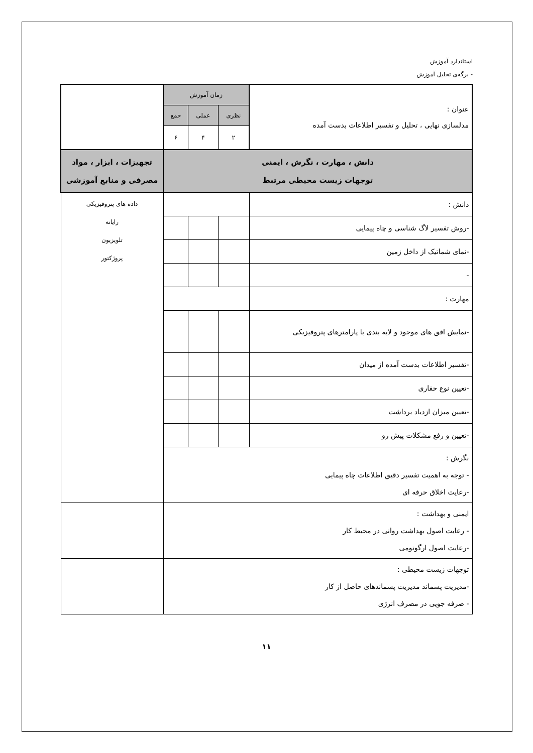استاندارد آموزش
- برگه‌ی تحلیل آموزش
| عنوان : مدلسازی نهایی ، تحلیل و تفسیر اطلاعات بدست آمده | زمان آموزش | | | |
| | نظری | عملی | جمع | |
| | ۲ | ۴ | ۶ | |
| دانش ، مهارت ، نگرش ، ایمنی توجهات زیست محیطی مرتبط | | | | تجهیزات ، ابزار ، مواد مصرفی و منابع آموزشی |
| دانش : | | | | داده های پتروفیزیکی رایانه تلویزیون پروژکتور |
| -روش تفسیر لاگ شناسی و چاه پیمایی | | | | |
| -نمای شماتیک از داخل زمین | | | | |
| - | | | | |
| مهارت : | | | | |
| -نمایش افق های موجود و لایه بندی با پارامترهای پتروفیزیکی | | | | |
| -تفسیر اطلاعات بدست آمده از میدان | | | | |
| -تعیین نوع حفاری | | | | |
| -تعیین میزان ازدیاد برداشت | | | | |
| -تعیین و رفع مشکلات پیش رو | | | | |
| نگرش : - توجه به اهمیت تفسیر دقیق اطلاعات چاه پیمایی -رعایت اخلاق حرفه ای | | | | |
| ایمنی و بهداشت : - رعایت اصول بهداشت روانی در محیط کار -رعایت اصول ارگونومی | | | | |
| توجهات زیست محیطی : -مدیریت پسماند مدیریت پسماندهای حاصل از کار - صرفه جویی در مصرف انرژی | | | | |
۱۱